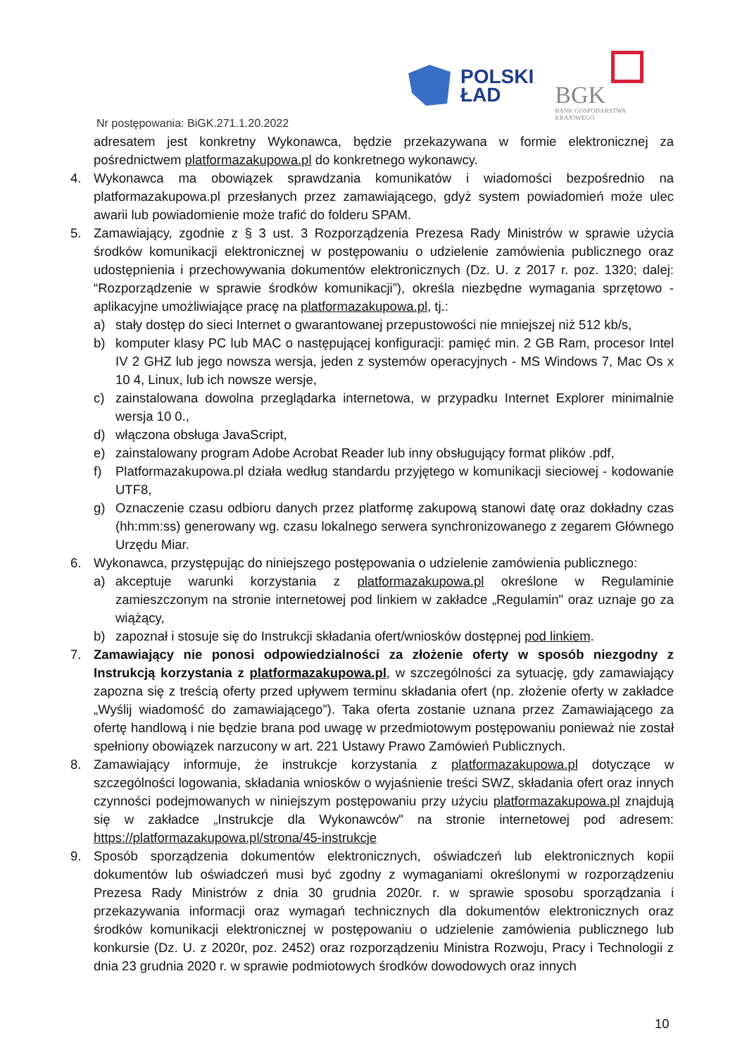POLSKI
ŁAD
BGK
BANK GOSPODARSTWA
KRAJOWEGO
Nr postępowania: BiGK.271.1.20.2022
adresatem jest konkretny Wykonawca, będzie przekazywana w formie elektronicznej za pośrednictwem platformazakupowa.pl do konkretnego wykonawcy.
4. Wykonawca ma obowiązek sprawdzania komunikatów i wiadomości bezpośrednio na platformazakupowa.pl przesłanych przez zamawiającego, gdyż system powiadomień może ulec awarii lub powiadomienie może trafić do folderu SPAM.
5. Zamawiający, zgodnie z § 3 ust. 3 Rozporządzenia Prezesa Rady Ministrów w sprawie użycia środków komunikacji elektronicznej w postępowaniu o udzielenie zamówienia publicznego oraz udostępnienia i przechowywania dokumentów elektronicznych (Dz. U. z 2017 r. poz. 1320; dalej: “Rozporządzenie w sprawie środków komunikacji”), określa niezbędne wymagania sprzętowo - aplikacyjne umożliwiające pracę na platformazakupowa.pl, tj.:
a) stały dostęp do sieci Internet o gwarantowanej przepustowości nie mniejszej niż 512 kb/s,
b) komputer klasy PC lub MAC o następującej konfiguracji: pamięć min. 2 GB Ram, procesor Intel IV 2 GHZ lub jego nowsza wersja, jeden z systemów operacyjnych - MS Windows 7, Mac Os x 10 4, Linux, lub ich nowsze wersje,
c) zainstalowana dowolna przeglądarka internetowa, w przypadku Internet Explorer minimalnie wersja 10 0.,
d) włączona obsługa JavaScript,
e) zainstalowany program Adobe Acrobat Reader lub inny obsługujący format plików .pdf,
f) Platformazakupowa.pl działa według standardu przyjętego w komunikacji sieciowej - kodowanie UTF8,
g) Oznaczenie czasu odbioru danych przez platformę zakupową stanowi datę oraz dokładny czas (hh:mm:ss) generowany wg. czasu lokalnego serwera synchronizowanego z zegarem Głównego Urzędu Miar.
6. Wykonawca, przystępując do niniejszego postępowania o udzielenie zamówienia publicznego:
a) akceptuje warunki korzystania z platformazakupowa.pl określone w Regulaminie zamieszczonym na stronie internetowej pod linkiem w zakładce „Regulamin" oraz uznaje go za wiążący,
b) zapoznał i stosuje się do Instrukcji składania ofert/wniosków dostępnej pod linkiem.
7. Zamawiający nie ponosi odpowiedzialności za złożenie oferty w sposób niezgodny z Instrukcją korzystania z platformazakupowa.pl, w szczególności za sytuację, gdy zamawiający zapozna się z treścią oferty przed upływem terminu składania ofert (np. złożenie oferty w zakładce „Wyślij wiadomość do zamawiającego”). Taka oferta zostanie uznana przez Zamawiającego za ofertę handlową i nie będzie brana pod uwagę w przedmiotowym postępowaniu ponieważ nie został spełniony obowiązek narzucony w art. 221 Ustawy Prawo Zamówień Publicznych.
8. Zamawiający informuje, że instrukcje korzystania z platformazakupowa.pl dotyczące w szczególności logowania, składania wniosków o wyjaśnienie treści SWZ, składania ofert oraz innych czynności podejmowanych w niniejszym postępowaniu przy użyciu platformazakupowa.pl znajdują się w zakładce „Instrukcje dla Wykonawców" na stronie internetowej pod adresem: https://platformazakupowa.pl/strona/45-instrukcje
9. Sposób sporządzenia dokumentów elektronicznych, oświadczeń lub elektronicznych kopii dokumentów lub oświadczeń musi być zgodny z wymaganiami określonymi w rozporządzeniu Prezesa Rady Ministrów z dnia 30 grudnia 2020r. r. w sprawie sposobu sporządzania i przekazywania informacji oraz wymagań technicznych dla dokumentów elektronicznych oraz środków komunikacji elektronicznej w postępowaniu o udzielenie zamówienia publicznego lub konkursie (Dz. U. z 2020r, poz. 2452) oraz rozporządzeniu Ministra Rozwoju, Pracy i Technologii z dnia 23 grudnia 2020 r. w sprawie podmiotowych środków dowodowych oraz innych
10